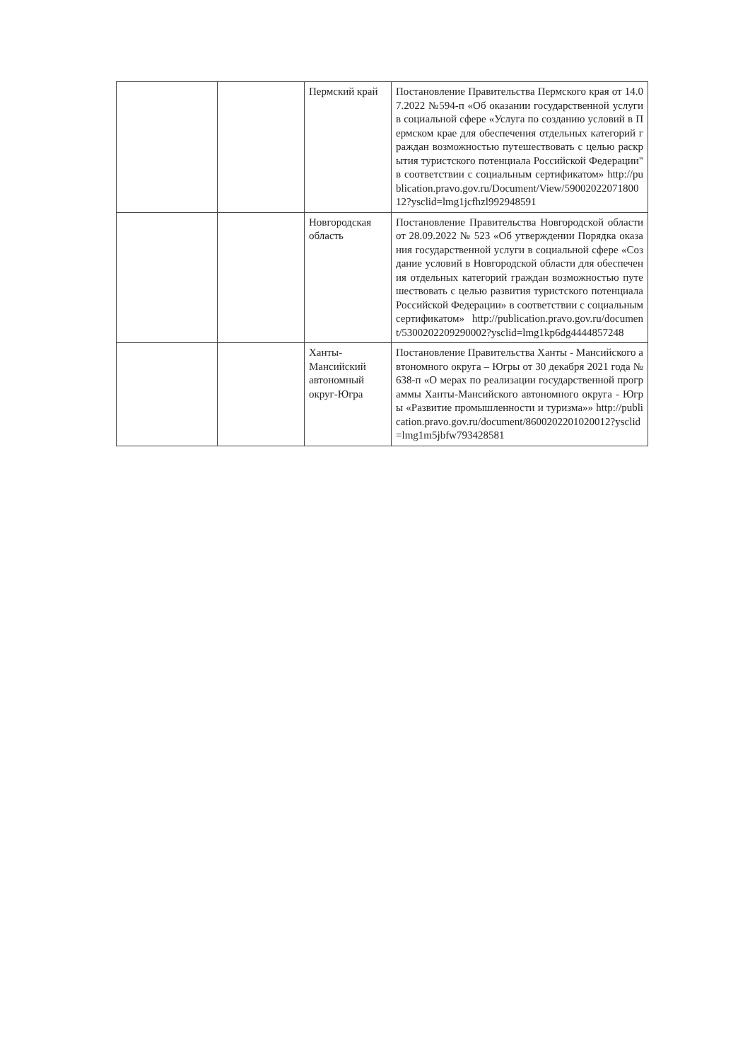| | | Пермский край | Постановление Правительства Пермского края от 14.07.2022 №594-п «Об оказании государственной услуги в социальной сфере «Услуга по созданию условий в Пермском крае для обеспечения отдельных категорий граждан возможностью путешествовать с целью раскрытия туристского потенциала Российской Федерации" в соответствии с социальным сертификатом» http://publication.pravo.gov.ru/Document/View/5900202207180012?ysclid=lmg1jcfhzl992948591 |
| | | Новгородская область | Постановление Правительства Новгородской области от 28.09.2022 № 523 «Об утверждении Порядка оказания государственной услуги в социальной сфере «Создание условий в Новгородской области для обеспечения отдельных категорий граждан возможностью путешествовать с целью развития туристского потенциала Российской Федерации» в соответствии с социальным сертификатом» http://publication.pravo.gov.ru/document/5300202209290002?ysclid=lmg1kp6dg4444857248 |
| | | Ханты-Мансийский автономный округ-Югра | Постановление Правительства Ханты - Мансийского автономного округа – Югры от 30 декабря 2021 года № 638-п «О мерах по реализации государственной программы Ханты-Мансийского автономного округа - Югры «Развитие промышленности и туризма»» http://publication.pravo.gov.ru/document/8600202201020012?ysclid=lmg1m5jbfw793428581 |